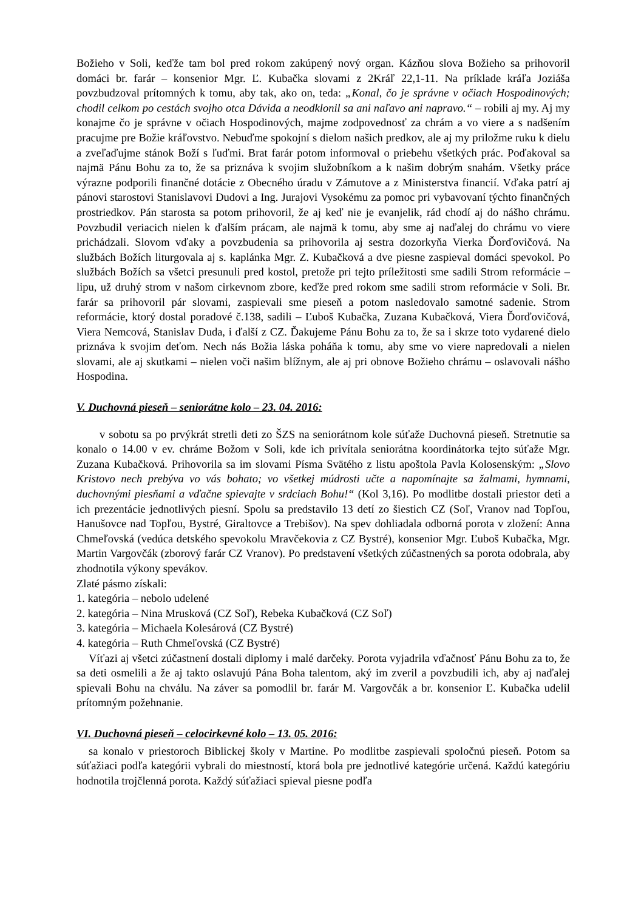Božieho v Soli, keďže tam bol pred rokom zakúpený nový organ. Kázňou slova Božieho sa prihovoril domáci br. farár – konsenior Mgr. Ľ. Kubačka slovami z 2Kráľ 22,1-11. Na príklade kráľa Joziáša povzbudzoval prítomných k tomu, aby tak, ako on, teda: „Konal, čo je správne v očiach Hospodinových; chodil celkom po cestách svojho otca Dávida a neodklonil sa ani naľavo ani napravo.“ – robili aj my. Aj my konajme čo je správne v očiach Hospodinových, majme zodpovednosť za chrám a vo viere a s nadšením pracujme pre Božie kráľovstvo. Nebuďme spokojní s dielom našich predkov, ale aj my priložme ruku k dielu a zveľaďujme stánok Boží s ľuďmi. Brat farár potom informoval o priebehu všetkých prác. Poďakoval sa najmä Pánu Bohu za to, že sa priznáva k svojim služobníkom a k našim dobrým snahám. Všetky práce výrazne podporili finančné dotácie z Obecného úradu v Zámutove a z Ministerstva financií. Vďaka patrí aj pánovi starostovi Stanislavovi Dudovi a Ing. Jurajovi Vysokému za pomoc pri vybavovaní týchto finančných prostriedkov. Pán starosta sa potom prihovoril, že aj keď nie je evanjelik, rád chodí aj do nášho chrámu. Povzbudil veriacich nielen k ďalším prácam, ale najmä k tomu, aby sme aj naďalej do chrámu vo viere prichádzali. Slovom vďaky a povzbudenia sa prihovorila aj sestra dozorkyňa Vierka Ďorďovičová. Na službách Božích liturgovala aj s. kaplánka Mgr. Z. Kubačková a dve piesne zaspieval domáci spevokol. Po službách Božích sa všetci presunuli pred kostol, pretože pri tejto príležitosti sme sadili Strom reformácie – lipu, už druhý strom v našom cirkevnom zbore, keďže pred rokom sme sadili strom reformácie v Soli. Br. farár sa prihovoril pár slovami, zaspievali sme pieseň a potom nasledovalo samotné sadenie. Strom reformácie, ktorý dostal poradové č.138, sadili – Ľuboš Kubačka, Zuzana Kubačková, Viera Ďorďovičová, Viera Nemcová, Stanislav Duda, i ďalší z CZ. Ďakujeme Pánu Bohu za to, že sa i skrze toto vydarené dielo priznáva k svojim deťom. Nech nás Božia láska poháňa k tomu, aby sme vo viere napredovali a nielen slovami, ale aj skutkami – nielen voči našim blížnym, ale aj pri obnove Božieho chrámu – oslavovali nášho Hospodina.
V. Duchovná pieseň – seniorátne kolo – 23. 04. 2016:
v sobotu sa po prvýkrát stretli deti zo ŠZS na seniorátnom kole súťaže Duchovná pieseň. Stretnutie sa konalo o 14.00 v ev. chráme Božom v Soli, kde ich privítala seniorátna koordinátorka tejto súťaže Mgr. Zuzana Kubačková. Prihovorila sa im slovami Písma Svätého z listu apoštola Pavla Kolosenským: „Slovo Kristovo nech prebýva vo vás bohato; vo všetkej múdrosti učte a napomínajte sa žalmami, hymnami, duchovnými piesňami a vďačne spievajte v srdciach Bohu!“ (Kol 3,16). Po modlitbe dostali priestor deti a ich prezentácie jednotlivých piesní. Spolu sa predstavilo 13 detí zo šiestich CZ (Soľ, Vranov nad Topľou, Hanušovce nad Topľou, Bystré, Giraltovce a Trebišov). Na spev dohliadala odborná porota v zložení: Anna Chmeľovská (vedúca detského spevokolu Mravčekovia z CZ Bystré), konsenior Mgr. Ľuboš Kubačka, Mgr. Martin Vargovčák (zborový farár CZ Vranov). Po predstavení všetkých zúčastnených sa porota odobrala, aby zhodnotila výkony spevákov.
Zlaté pásmo získali:
1. kategória – nebolo udelené
2. kategória – Nina Mrusková (CZ Soľ), Rebeka Kubačková (CZ Soľ)
3. kategória – Michaela Kolesárová (CZ Bystré)
4. kategória – Ruth Chmeľovská (CZ Bystré)
Víťazi aj všetci zúčastnení dostali diplomy i malé darčeky. Porota vyjadrila vďačnosť Pánu Bohu za to, že sa deti osmelili a že aj takto oslavujú Pána Boha talentom, aký im zveril a povzbudili ich, aby aj naďalej spievali Bohu na chválu. Na záver sa pomodlil br. farár M. Vargovčák a br. konsenior Ľ. Kubačka udelil prítomným požehnanie.
VI. Duchovná pieseň – celocirkevné kolo – 13. 05. 2016:
sa konalo v priestoroch Biblickej školy v Martine. Po modlitbe zaspievali spoločnú pieseň. Potom sa súťažiaci podľa kategórii vybrali do miestností, ktorá bola pre jednotlivé kategórie určená. Každú kategóriu hodnotila trojčlenná porota. Každý súťažiaci spieval piesne podľa